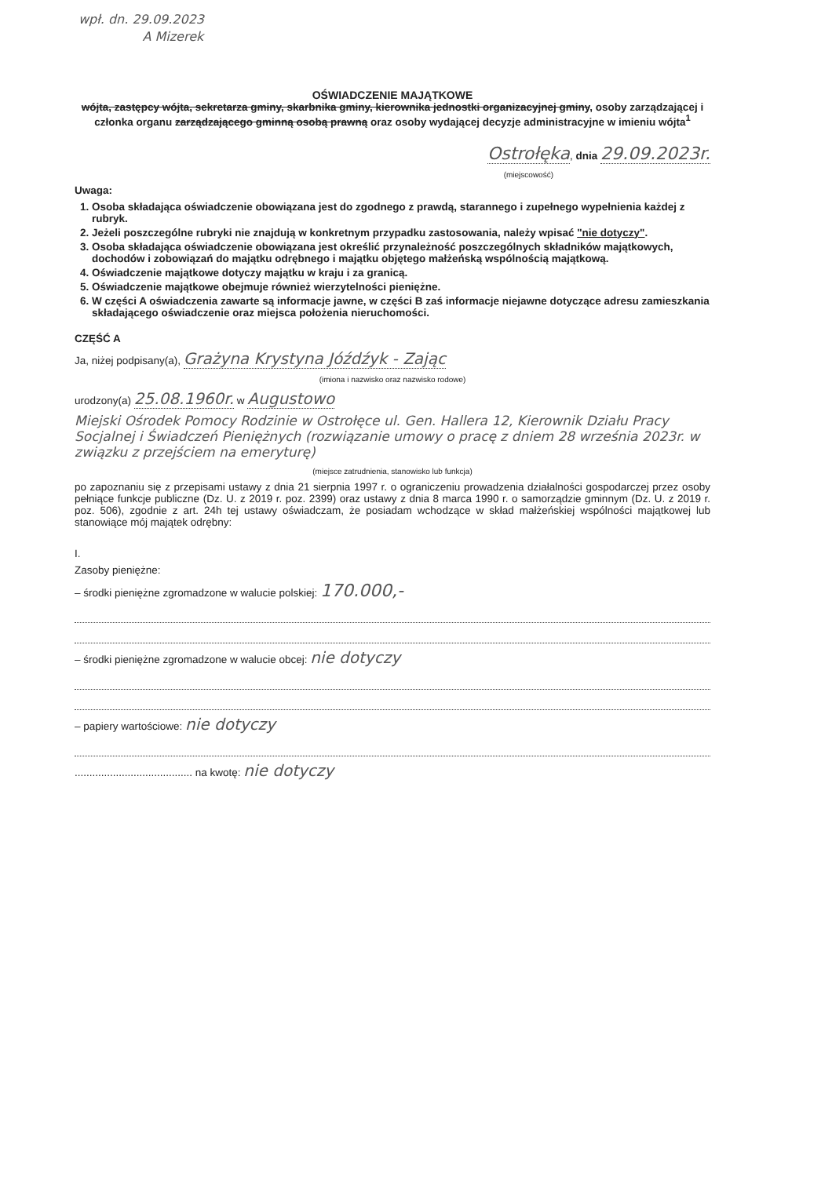wpł. dn. 29.09.2023
A Mizerek
OŚWIADCZENIE MAJĄTKOWE
wójta, zastępcy wójta, sekretarza gminy, skarbnika gminy, kierownika jednostki organizacyjnej gminy, osoby zarządzającej i członka organu zarządzającego gminną osobą prawną oraz osoby wydającej decyzje administracyjne w imieniu wójta<sup>1</sup>
Ostrołęka, dnia 29.09.2023r.
(miejscowość)
Uwaga:
1. Osoba składająca oświadczenie obowiązana jest do zgodnego z prawdą, starannego i zupełnego wypełnienia każdej z rubryk.
2. Jeżeli poszczególne rubryki nie znajdują w konkretnym przypadku zastosowania, należy wpisać "nie dotyczy".
3. Osoba składająca oświadczenie obowiązana jest określić przynależność poszczególnych składników majątkowych, dochodów i zobowiązań do majątku odrębnego i majątku objętego małżeńską wspólnością majątkową.
4. Oświadczenie majątkowe dotyczy majątku w kraju i za granicą.
5. Oświadczenie majątkowe obejmuje również wierzytelności pieniężne.
6. W części A oświadczenia zawarte są informacje jawne, w części B zaś informacje niejawne dotyczące adresu zamieszkania składającego oświadczenie oraz miejsca położenia nieruchomości.
CZĘŚĆ A
Ja, niżej podpisany(a), Grażyna Krystyna Jóźdźyk - Zając
(imiona i nazwisko oraz nazwisko rodowe)
urodzony(a) 25.08.1960r. w Augustowo
Miejski Ośrodek Pomocy Rodzinie w Ostrołęce ul. Gen. Hallera 12, Kierownik Działu Pracy Socjalnej i Świadczeń Pieniężnych (rozwiązanie umowy o pracę z dniem 28 września 2023r. w związku z przejściem na emeryturę)
(miejsce zatrudnienia, stanowisko lub funkcja)
po zapoznaniu się z przepisami ustawy z dnia 21 sierpnia 1997 r. o ograniczeniu prowadzenia działalności gospodarczej przez osoby pełniące funkcje publiczne (Dz. U. z 2019 r. poz. 2399) oraz ustawy z dnia 8 marca 1990 r. o samorządzie gminnym (Dz. U. z 2019 r. poz. 506), zgodnie z art. 24h tej ustawy oświadczam, że posiadam wchodzące w skład małżeńskiej wspólności majątkowej lub stanowiące mój majątek odrębny:
I.
Zasoby pieniężne:
– środki pieniężne zgromadzone w walucie polskiej: 170.000,-
– środki pieniężne zgromadzone w walucie obcej: nie dotyczy
– papiery wartościowe: nie dotyczy
........................................ na kwotę: nie dotyczy